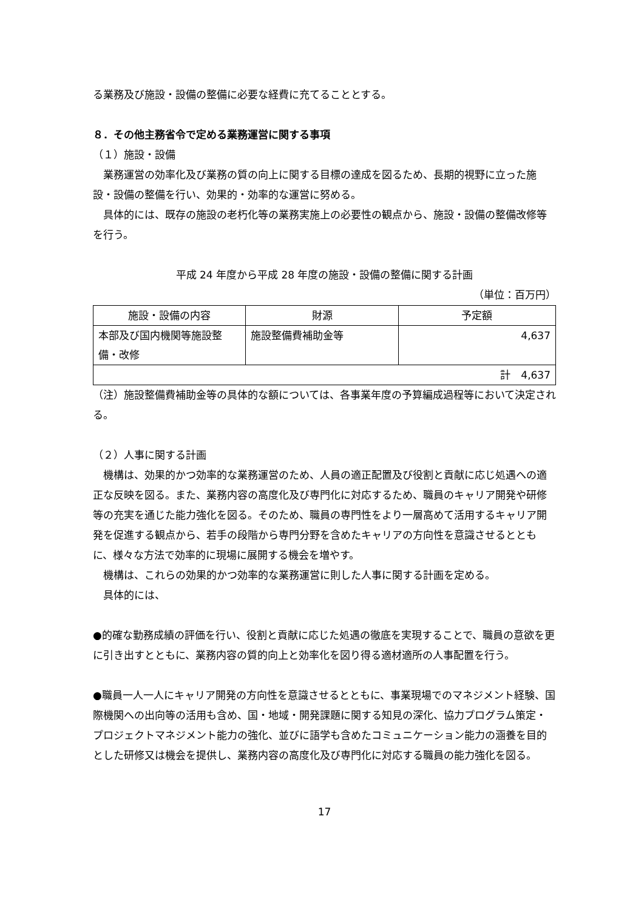る業務及び施設・設備の整備に必要な経費に充てることとする。
８．その他主務省令で定める業務運営に関する事項
（１）施設・設備
業務運営の効率化及び業務の質の向上に関する目標の達成を図るため、長期的視野に立った施設・設備の整備を行い、効果的・効率的な運営に努める。
具体的には、既存の施設の老朽化等の業務実施上の必要性の観点から、施設・設備の整備改修等を行う。
平成 24 年度から平成 28 年度の施設・設備の整備に関する計画
（単位：百万円）
| 施設・設備の内容 | 財源 | 予定額 |
| --- | --- | --- |
| 本部及び国内機関等施設整備・改修 | 施設整備費補助金等 | 4,637 |
| 計 4,637 | | |
（注）施設整備費補助金等の具体的な額については、各事業年度の予算編成過程等において決定される。
（２）人事に関する計画
機構は、効果的かつ効率的な業務運営のため、人員の適正配置及び役割と貢献に応じ処遇への適正な反映を図る。また、業務内容の高度化及び専門化に対応するため、職員のキャリア開発や研修等の充実を通じた能力強化を図る。そのため、職員の専門性をより一層高めて活用するキャリア開発を促進する観点から、若手の段階から専門分野を含めたキャリアの方向性を意識させるとともに、様々な方法で効率的に現場に展開する機会を増やす。
機構は、これらの効果的かつ効率的な業務運営に則した人事に関する計画を定める。
具体的には、
●的確な勤務成績の評価を行い、役割と貢献に応じた処遇の徹底を実現することで、職員の意欲を更に引き出すとともに、業務内容の質的向上と効率化を図り得る適材適所の人事配置を行う。
●職員一人一人にキャリア開発の方向性を意識させるとともに、事業現場でのマネジメント経験、国際機関への出向等の活用も含め、国・地域・開発課題に関する知見の深化、協力プログラム策定・プロジェクトマネジメント能力の強化、並びに語学も含めたコミュニケーション能力の涵養を目的とした研修又は機会を提供し、業務内容の高度化及び専門化に対応する職員の能力強化を図る。
17